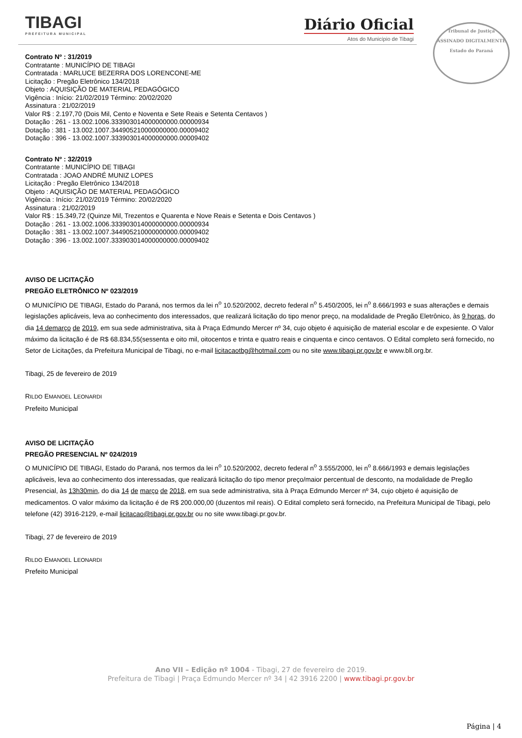TIBAGI
PREFEITURA MUNICIPAL
Diário Oficial
Atos do Município de Tibagi
Tribunal de Justiça
ASSINADO DIGITALMENTE
Estado do Paraná
Contrato Nº : 31/2019
Contratante : MUNICÍPIO DE TIBAGI
Contratada : MARLUCE BEZERRA DOS LORENCONE-ME
Licitação : Pregão Eletrônico 134/2018
Objeto : AQUISIÇÃO DE MATERIAL PEDAGÓGICO
Vigência : Início: 21/02/2019 Término: 20/02/2020
Assinatura : 21/02/2019
Valor R$ : 2.197,70 (Dois Mil, Cento e Noventa e Sete Reais e Setenta Centavos )
Dotação : 261 - 13.002.1006.333903014000000000.00000934
Dotação : 381 - 13.002.1007.344905210000000000.00009402
Dotação : 396 - 13.002.1007.333903014000000000.00009402
Contrato Nº : 32/2019
Contratante : MUNICÍPIO DE TIBAGI
Contratada : JOAO ANDRÉ MUNIZ LOPES
Licitação : Pregão Eletrônico 134/2018
Objeto : AQUISIÇÃO DE MATERIAL PEDAGÓGICO
Vigência : Início: 21/02/2019 Término: 20/02/2020
Assinatura : 21/02/2019
Valor R$ : 15.349,72 (Quinze Mil, Trezentos e Quarenta e Nove Reais e Setenta e Dois Centavos )
Dotação : 261 - 13.002.1006.333903014000000000.00000934
Dotação : 381 - 13.002.1007.344905210000000000.00009402
Dotação : 396 - 13.002.1007.333903014000000000.00009402
AVISO DE LICITAÇÃO
PREGÃO ELETRÔNICO Nº 023/2019
O MUNICÍPIO DE TIBAGI, Estado do Paraná, nos termos da lei n<sup>o</sup> 10.520/2002, decreto federal n<sup>o</sup> 5.450/2005, lei n<sup>o</sup> 8.666/1993 e suas alterações e demais legislações aplicáveis, leva ao conhecimento dos interessados, que realizará licitação do tipo menor preço, na modalidade de Pregão Eletrônico, às 9 horas, do dia 14 demarço de 2019, em sua sede administrativa, sita à Praça Edmundo Mercer nº 34, cujo objeto é aquisição de material escolar e de expesiente. O Valor máximo da licitação é de R$ 68.834,55(sessenta e oito mil, oitocentos e trinta e quatro reais e cinquenta e cinco centavos. O Edital completo será fornecido, no Setor de Licitações, da Prefeitura Municipal de Tibagi, no e-mail licitacaotbg@hotmail.com ou no site www.tibagi.pr.gov.br e www.bll.org.br.
Tibagi, 25 de fevereiro de 2019
RILDO EMANOEL LEONARDI
Prefeito Municipal
AVISO DE LICITAÇÃO
PREGÃO PRESENCIAL Nº 024/2019
O MUNICÍPIO DE TIBAGI, Estado do Paraná, nos termos da lei n<sup>o</sup> 10.520/2002, decreto federal n<sup>o</sup> 3.555/2000, lei n<sup>o</sup> 8.666/1993 e demais legislações aplicáveis, leva ao conhecimento dos interessadas, que realizará licitação do tipo menor preço/maior percentual de desconto, na modalidade de Pregão Presencial, às 13h30min, do dia 14 de março de 2018, em sua sede administrativa, sita à Praça Edmundo Mercer nº 34, cujo objeto é aquisição de medicamentos. O valor máximo da licitação é de R$ 200.000,00 (duzentos mil reais). O Edital completo será fornecido, na Prefeitura Municipal de Tibagi, pelo telefone (42) 3916-2129, e-mail licitacao@tibagi.pr.gov.br ou no site www.tibagi.pr.gov.br.
Tibagi, 27 de fevereiro de 2019
RILDO EMANOEL LEONARDI
Prefeito Municipal
Ano VII – Edição nº 1004 - Tibagi, 27 de fevereiro de 2019.
Prefeitura de Tibagi | Praça Edmundo Mercer nº 34 | 42 3916 2200 | www.tibagi.pr.gov.br
Página | 4